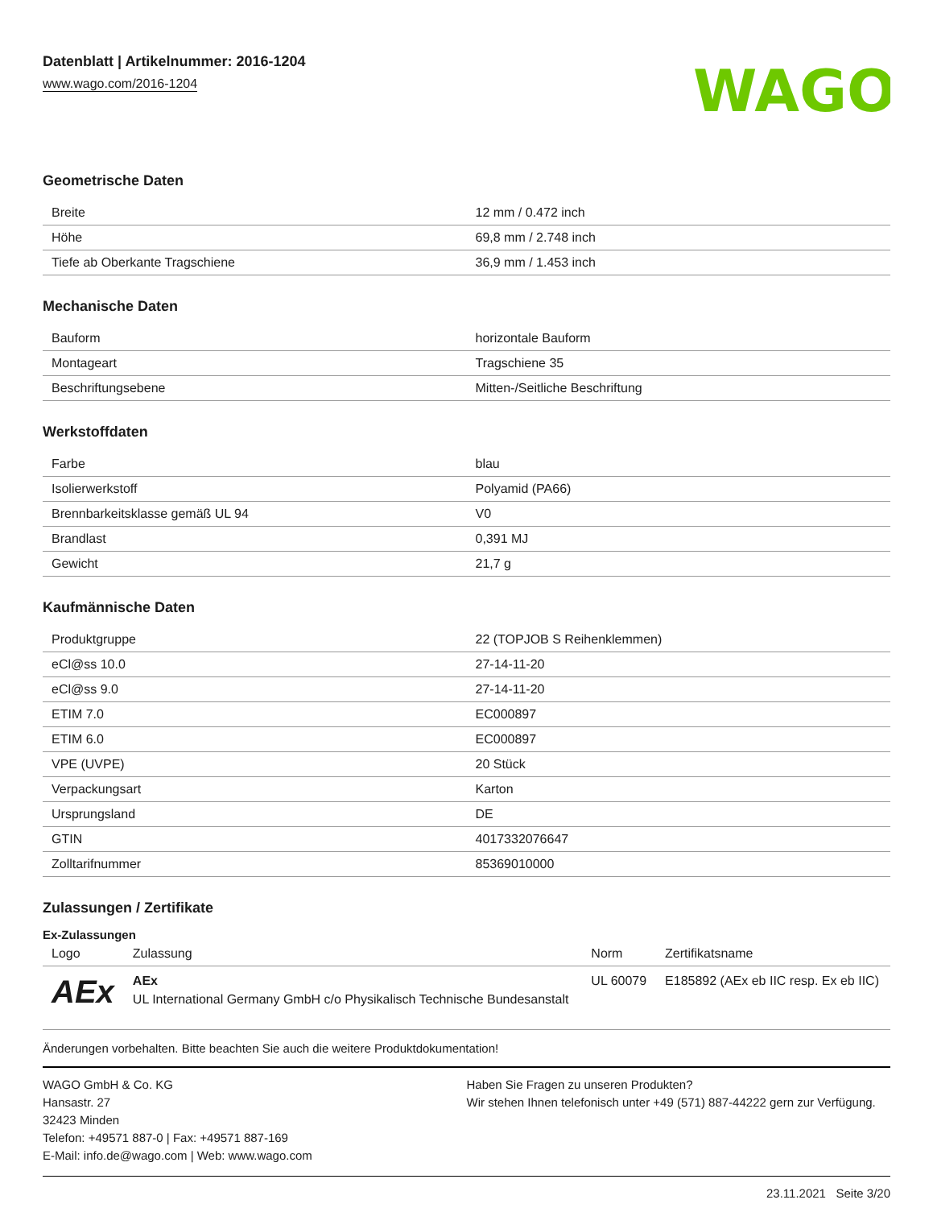Datenblatt | Artikelnummer: 2016-1204
www.wago.com/2016-1204
WAGO
Geometrische Daten
| Breite | 12 mm / 0.472 inch |
| Höhe | 69,8 mm / 2.748 inch |
| Tiefe ab Oberkante Tragschiene | 36,9 mm / 1.453 inch |
Mechanische Daten
| Bauform | horizontale Bauform |
| Montageart | Tragschiene 35 |
| Beschriftungsebene | Mitten-/Seitliche Beschriftung |
Werkstoffdaten
| Farbe | blau |
| Isolierwerkstoff | Polyamid (PA66) |
| Brennbarkeitsklasse gemäß UL 94 | V0 |
| Brandlast | 0,391 MJ |
| Gewicht | 21,7 g |
Kaufmännische Daten
| Produktgruppe | 22 (TOPJOB S Reihenklemmen) |
| eCl@ss 10.0 | 27-14-11-20 |
| eCl@ss 9.0 | 27-14-11-20 |
| ETIM 7.0 | EC000897 |
| ETIM 6.0 | EC000897 |
| VPE (UVPE) | 20 Stück |
| Verpackungsart | Karton |
| Ursprungsland | DE |
| GTIN | 4017332076647 |
| Zolltarifnummer | 85369010000 |
Zulassungen / Zertifikate
Ex-Zulassungen
| Logo | Zulassung | Norm | Zertifikatsname |
| --- | --- | --- | --- |
| AEx | AEx UL International Germany GmbH c/o Physikalisch Technische Bundesanstalt | UL 60079 | E185892 (AEx eb IIC resp. Ex eb IIC) |
Änderungen vorbehalten. Bitte beachten Sie auch die weitere Produktdokumentation!
WAGO GmbH & Co. KG
Hansastr. 27
32423 Minden
Telefon: +49571 887-0 | Fax: +49571 887-169
E-Mail: info.de@wago.com | Web: www.wago.com
Haben Sie Fragen zu unseren Produkten?
Wir stehen Ihnen telefonisch unter +49 (571) 887-44222 gern zur Verfügung.
23.11.2021 Seite 3/20